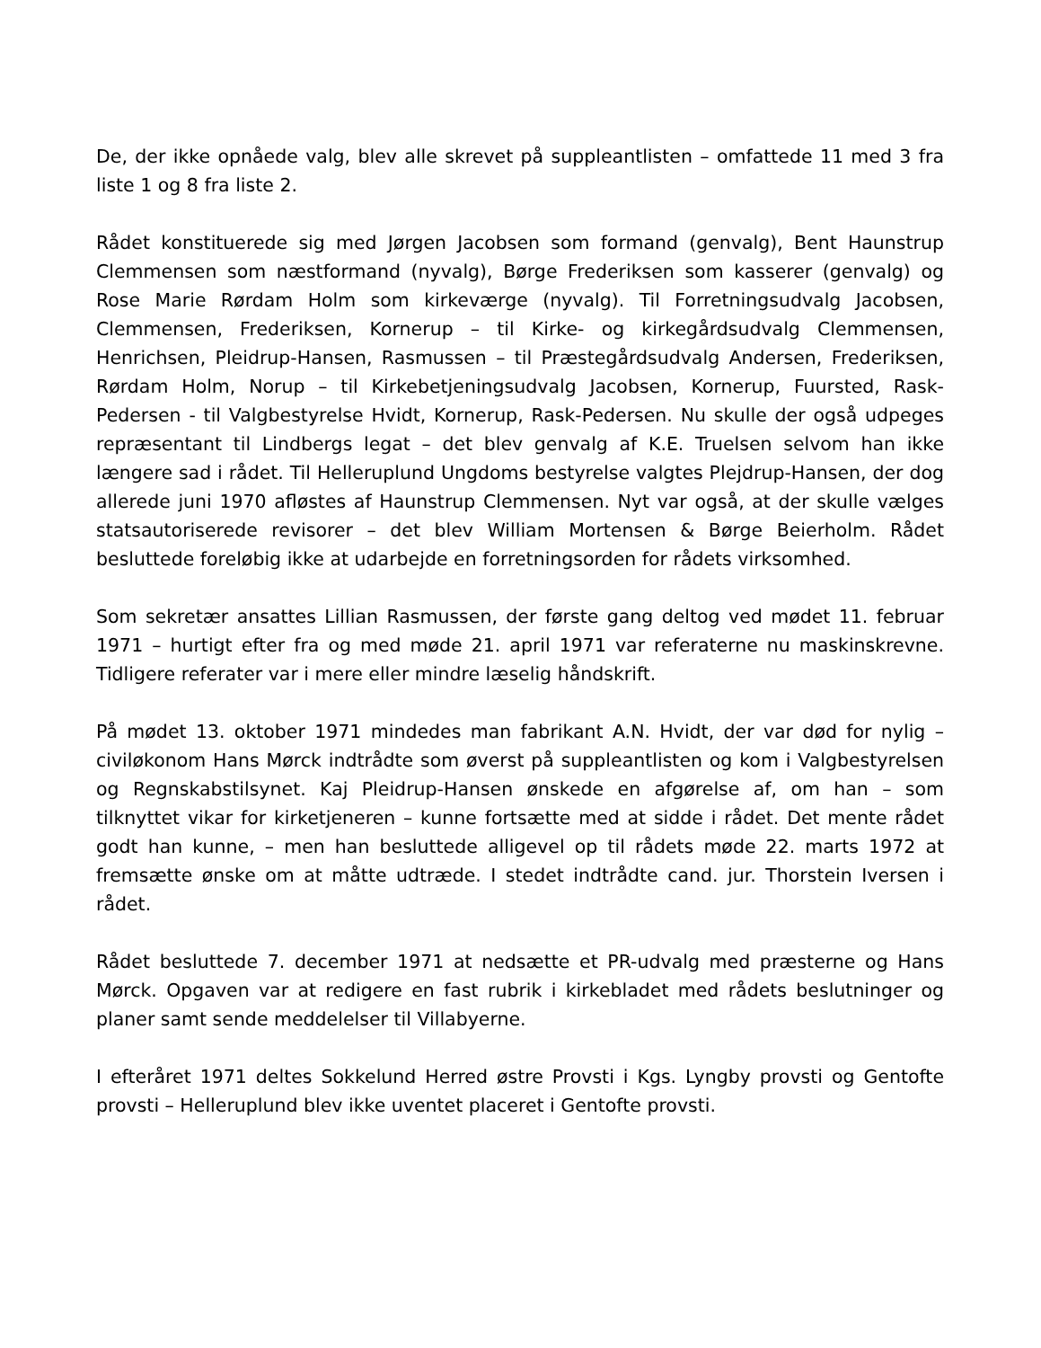De, der ikke opnåede valg, blev alle skrevet på suppleantlisten – omfattede 11 med 3 fra liste 1 og 8 fra liste 2.
Rådet konstituerede sig med Jørgen Jacobsen som formand (genvalg), Bent Haunstrup Clemmensen som næstformand (nyvalg), Børge Frederiksen som kasserer (genvalg) og Rose Marie Rørdam Holm som kirkeværge (nyvalg). Til Forretningsudvalg Jacobsen, Clemmensen, Frederiksen, Kornerup – til Kirke- og kirkegårdsudvalg Clemmensen, Henrichsen, Pleidrup-Hansen, Rasmussen – til Præstegårdsudvalg Andersen, Frederiksen, Rørdam Holm, Norup – til Kirkebetjeningsudvalg Jacobsen, Kornerup, Fuursted, Rask-Pedersen - til Valgbestyrelse Hvidt, Kornerup, Rask-Pedersen. Nu skulle der også udpeges repræsentant til Lindbergs legat – det blev genvalg af K.E. Truelsen selvom han ikke længere sad i rådet. Til Helleruplund Ungdoms bestyrelse valgtes Plejdrup-Hansen, der dog allerede juni 1970 afløstes af Haunstrup Clemmensen. Nyt var også, at der skulle vælges statsautoriserede revisorer – det blev William Mortensen & Børge Beierholm. Rådet besluttede foreløbig ikke at udarbejde en forretningsorden for rådets virksomhed.
Som sekretær ansattes Lillian Rasmussen, der første gang deltog ved mødet 11. februar 1971 – hurtigt efter fra og med møde 21. april 1971 var referaterne nu maskinskrevne. Tidligere referater var i mere eller mindre læselig håndskrift.
På mødet 13. oktober 1971 mindedes man fabrikant A.N. Hvidt, der var død for nylig – civiløkonom Hans Mørck indtrådte som øverst på suppleantlisten og kom i Valgbestyrelsen og Regnskabstilsynet. Kaj Pleidrup-Hansen ønskede en afgørelse af, om han – som tilknyttet vikar for kirketjeneren – kunne fortsætte med at sidde i rådet. Det mente rådet godt han kunne, – men han besluttede alligevel op til rådets møde 22. marts 1972 at fremsætte ønske om at måtte udtræde. I stedet indtrådte cand. jur. Thorstein Iversen i rådet.
Rådet besluttede 7. december 1971 at nedsætte et PR-udvalg med præsterne og Hans Mørck. Opgaven var at redigere en fast rubrik i kirkebladet med rådets beslutninger og planer samt sende meddelelser til Villabyerne.
I efteråret 1971 deltes Sokkelund Herred østre Provsti i Kgs. Lyngby provsti og Gentofte provsti – Helleruplund blev ikke uventet placeret i Gentofte provsti.